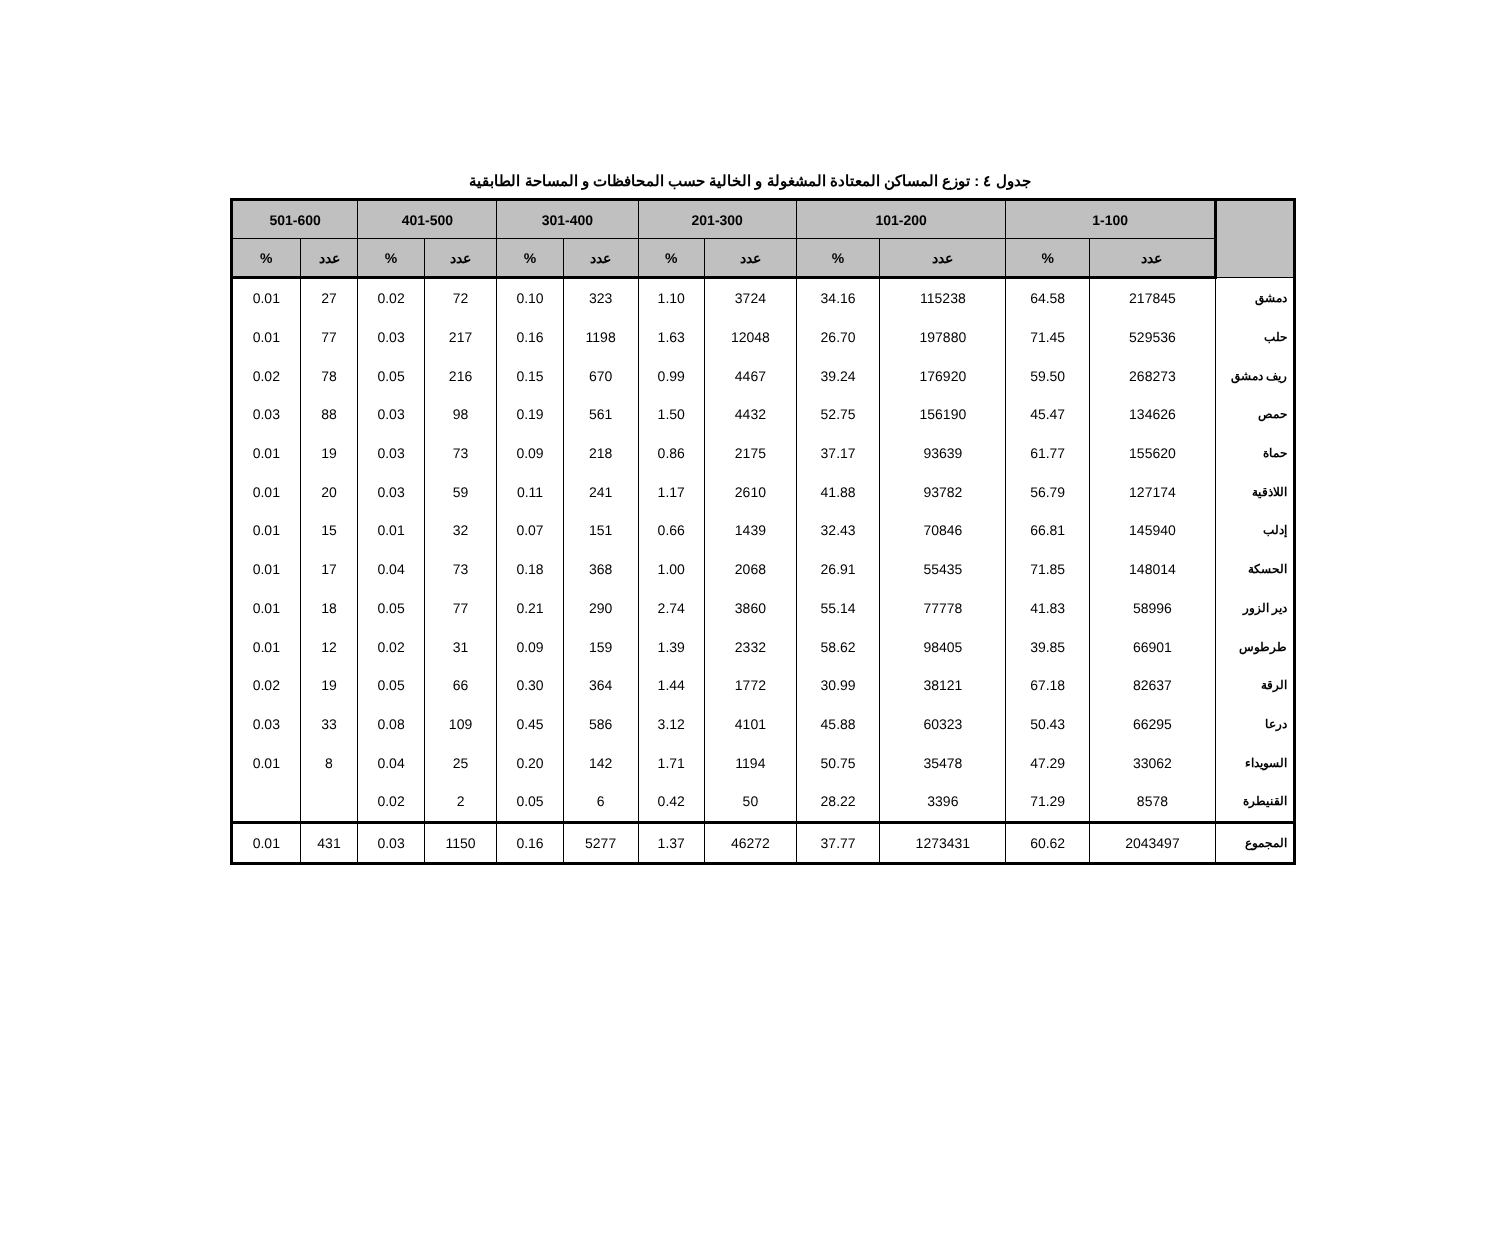جدول ٤ : توزع المساكن المعتادة المشغولة و الخالية حسب المحافظات و المساحة الطابقية
| | 1-100 | | 101-200 | | 201-300 | | 301-400 | | 401-500 | | 501-600 | |
| --- | --- | --- | --- | --- | --- | --- | --- | --- | --- | --- | --- | --- |
| | عدد | % | عدد | % | عدد | % | عدد | % | عدد | % | عدد | % |
| دمشق | 217845 | 64.58 | 115238 | 34.16 | 3724 | 1.10 | 323 | 0.10 | 72 | 0.02 | 27 | 0.01 |
| حلب | 529536 | 71.45 | 197880 | 26.70 | 12048 | 1.63 | 1198 | 0.16 | 217 | 0.03 | 77 | 0.01 |
| ريف دمشق | 268273 | 59.50 | 176920 | 39.24 | 4467 | 0.99 | 670 | 0.15 | 216 | 0.05 | 78 | 0.02 |
| حمص | 134626 | 45.47 | 156190 | 52.75 | 4432 | 1.50 | 561 | 0.19 | 98 | 0.03 | 88 | 0.03 |
| حماة | 155620 | 61.77 | 93639 | 37.17 | 2175 | 0.86 | 218 | 0.09 | 73 | 0.03 | 19 | 0.01 |
| اللاذقية | 127174 | 56.79 | 93782 | 41.88 | 2610 | 1.17 | 241 | 0.11 | 59 | 0.03 | 20 | 0.01 |
| إدلب | 145940 | 66.81 | 70846 | 32.43 | 1439 | 0.66 | 151 | 0.07 | 32 | 0.01 | 15 | 0.01 |
| الحسكة | 148014 | 71.85 | 55435 | 26.91 | 2068 | 1.00 | 368 | 0.18 | 73 | 0.04 | 17 | 0.01 |
| دير الزور | 58996 | 41.83 | 77778 | 55.14 | 3860 | 2.74 | 290 | 0.21 | 77 | 0.05 | 18 | 0.01 |
| طرطوس | 66901 | 39.85 | 98405 | 58.62 | 2332 | 1.39 | 159 | 0.09 | 31 | 0.02 | 12 | 0.01 |
| الرقة | 82637 | 67.18 | 38121 | 30.99 | 1772 | 1.44 | 364 | 0.30 | 66 | 0.05 | 19 | 0.02 |
| درعا | 66295 | 50.43 | 60323 | 45.88 | 4101 | 3.12 | 586 | 0.45 | 109 | 0.08 | 33 | 0.03 |
| السويداء | 33062 | 47.29 | 35478 | 50.75 | 1194 | 1.71 | 142 | 0.20 | 25 | 0.04 | 8 | 0.01 |
| القنيطرة | 8578 | 71.29 | 3396 | 28.22 | 50 | 0.42 | 6 | 0.05 | 2 | 0.02 | | |
| المجموع | 2043497 | 60.62 | 1273431 | 37.77 | 46272 | 1.37 | 5277 | 0.16 | 1150 | 0.03 | 431 | 0.01 |